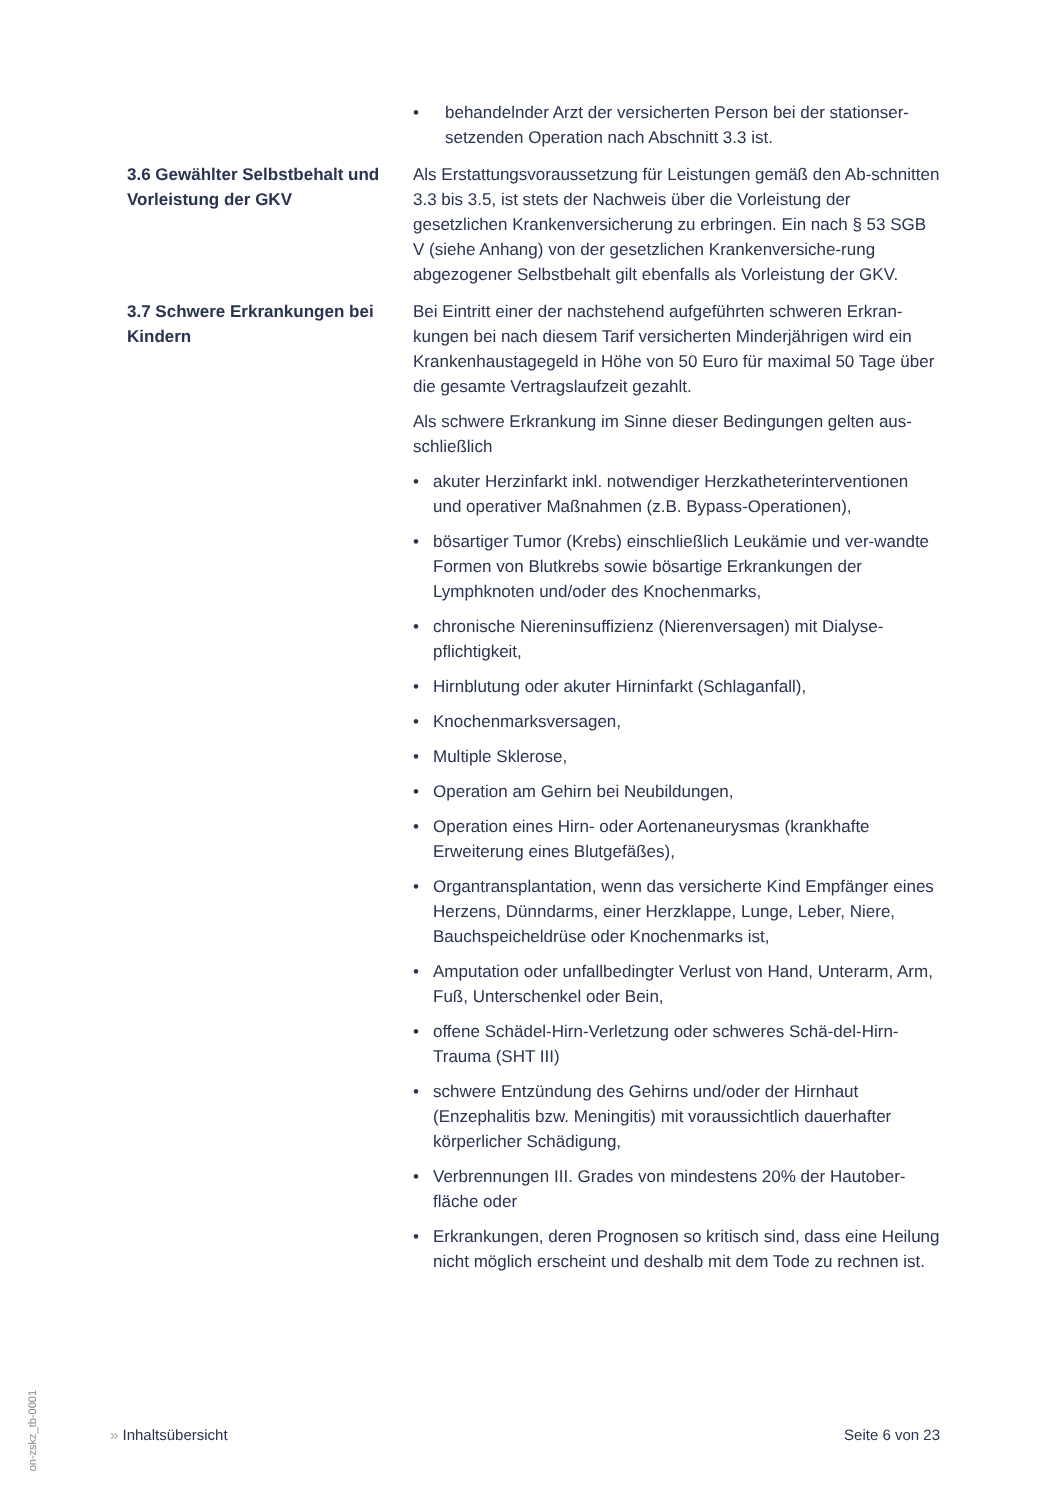• behandelnder Arzt der versicherten Person bei der stationser-setzenden Operation nach Abschnitt 3.3 ist.
3.6 Gewählter Selbstbehalt und Vorleistung der GKV
Als Erstattungsvoraussetzung für Leistungen gemäß den Ab-schnitten 3.3 bis 3.5, ist stets der Nachweis über die Vorleistung der gesetzlichen Krankenversicherung zu erbringen. Ein nach § 53 SGB V (siehe Anhang) von der gesetzlichen Krankenversiche-rung abgezogener Selbstbehalt gilt ebenfalls als Vorleistung der GKV.
3.7 Schwere Erkrankungen bei Kindern
Bei Eintritt einer der nachstehend aufgeführten schweren Erkran-kungen bei nach diesem Tarif versicherten Minderjährigen wird ein Krankenhaustagegeld in Höhe von 50 Euro für maximal 50 Tage über die gesamte Vertragslaufzeit gezahlt.
Als schwere Erkrankung im Sinne dieser Bedingungen gelten aus-schließlich
• akuter Herzinfarkt inkl. notwendiger Herzkatheterinterventionen und operativer Maßnahmen (z.B. Bypass-Operationen),
• bösartiger Tumor (Krebs) einschließlich Leukämie und ver-wandte Formen von Blutkrebs sowie bösartige Erkrankungen der Lymphknoten und/oder des Knochenmarks,
• chronische Niereninsuffizienz (Nierenversagen) mit Dialyse-pflichtigkeit,
• Hirnblutung oder akuter Hirninfarkt (Schlaganfall),
• Knochenmarksversagen,
• Multiple Sklerose,
• Operation am Gehirn bei Neubildungen,
• Operation eines Hirn- oder Aortenaneurysmas (krankhafte Erweiterung eines Blutgefäßes),
• Organtransplantation, wenn das versicherte Kind Empfänger eines Herzens, Dünndarms, einer Herzklappe, Lunge, Leber, Niere, Bauchspeicheldrüse oder Knochenmarks ist,
• Amputation oder unfallbedingter Verlust von Hand, Unterarm, Arm, Fuß, Unterschenkel oder Bein,
• offene Schädel-Hirn-Verletzung oder schweres Schä-del-Hirn-Trauma (SHT III)
• schwere Entzündung des Gehirns und/oder der Hirnhaut (Enzephalitis bzw. Meningitis) mit voraussichtlich dauerhafter körperlicher Schädigung,
• Verbrennungen III. Grades von mindestens 20% der Hautober-fläche oder
• Erkrankungen, deren Prognosen so kritisch sind, dass eine Heilung nicht möglich erscheint und deshalb mit dem Tode zu rechnen ist.
on-zskz_tb-0001
» Inhaltsübersicht Seite 6 von 23